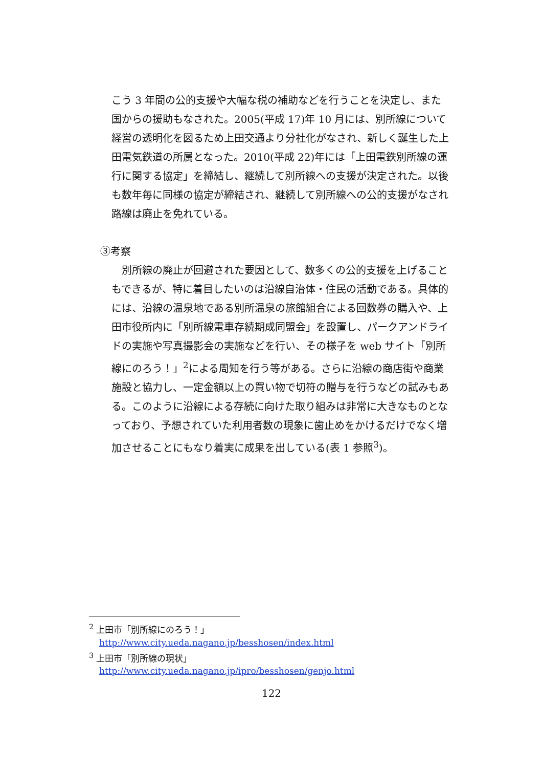こう 3 年間の公的支援や大幅な税の補助などを行うことを決定し、また国からの援助もなされた。2005(平成 17)年 10 月には、別所線について経営の透明化を図るため上田交通より分社化がなされ、新しく誕生した上田電気鉄道の所属となった。2010(平成 22)年には「上田電鉄別所線の運行に関する協定」を締結し、継続して別所線への支援が決定された。以後も数年毎に同様の協定が締結され、継続して別所線への公的支援がなされ路線は廃止を免れている。
③考察
別所線の廃止が回避された要因として、数多くの公的支援を上げることもできるが、特に着目したいのは沿線自治体・住民の活動である。具体的には、沿線の温泉地である別所温泉の旅館組合による回数券の購入や、上田市役所内に「別所線電車存続期成同盟会」を設置し、パークアンドライドの実施や写真撮影会の実施などを行い、その様子を web サイト「別所線にのろう！」<sup>2</sup>による周知を行う等がある。さらに沿線の商店街や商業施設と協力し、一定金額以上の買い物で切符の贈与を行うなどの試みもある。このように沿線による存続に向けた取り組みは非常に大きなものとなっており、予想されていた利用者数の現象に歯止めをかけるだけでなく増加させることにもなり着実に成果を出している(表 1 参照<sup>3</sup>)。
<sup>2</sup> 上田市「別所線にのろう！」
http://www.city.ueda.nagano.jp/besshosen/index.html
<sup>3</sup> 上田市「別所線の現状」
http://www.city.ueda.nagano.jp/ipro/besshosen/genjo.html
122